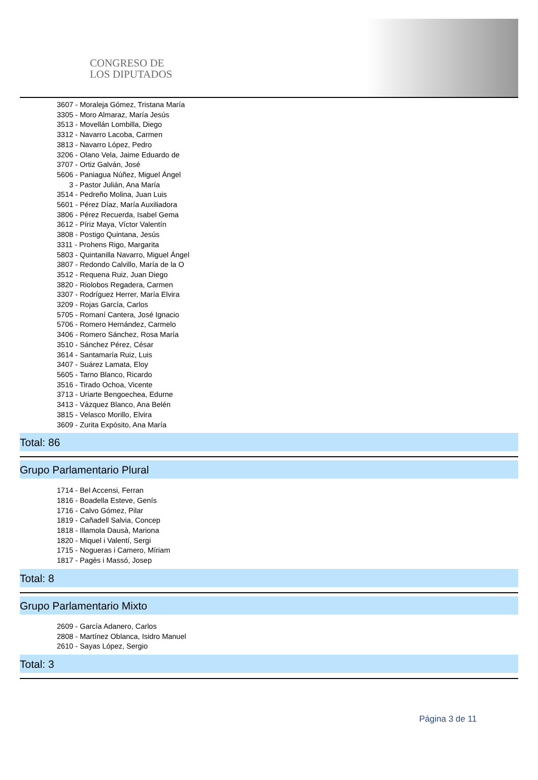CONGRESO DE
LOS DIPUTADOS
3607 - Moraleja Gómez, Tristana María
3305 - Moro Almaraz, María Jesús
3513 - Movellán Lombilla, Diego
3312 - Navarro Lacoba, Carmen
3813 - Navarro López, Pedro
3206 - Olano Vela, Jaime Eduardo de
3707 - Ortiz Galván, José
5606 - Paniagua Núñez, Miguel Ángel
3 - Pastor Julián, Ana María
3514 - Pedreño Molina, Juan Luis
5601 - Pérez Díaz, María Auxiliadora
3806 - Pérez Recuerda, Isabel Gema
3612 - Píriz Maya, Víctor Valentín
3808 - Postigo Quintana, Jesús
3311 - Prohens Rigo, Margarita
5803 - Quintanilla Navarro, Miguel Ángel
3807 - Redondo Calvillo, María de la O
3512 - Requena Ruiz, Juan Diego
3820 - Riolobos Regadera, Carmen
3307 - Rodríguez Herrer, María Elvira
3209 - Rojas García, Carlos
5705 - Romaní Cantera, José Ignacio
5706 - Romero Hernández, Carmelo
3406 - Romero Sánchez, Rosa María
3510 - Sánchez Pérez, César
3614 - Santamaría Ruiz, Luis
3407 - Suárez Lamata, Eloy
5605 - Tarno Blanco, Ricardo
3516 - Tirado Ochoa, Vicente
3713 - Uriarte Bengoechea, Edurne
3413 - Vázquez Blanco, Ana Belén
3815 - Velasco Morillo, Elvira
3609 - Zurita Expósito, Ana María
Total: 86
Grupo Parlamentario Plural
1714 - Bel Accensi, Ferran
1816 - Boadella Esteve, Genís
1716 - Calvo Gómez, Pilar
1819 - Cañadell Salvia, Concep
1818 - Illamola Dausà, Mariona
1820 - Miquel i Valentí, Sergi
1715 - Nogueras i Camero, Míriam
1817 - Pagès i Massó, Josep
Total: 8
Grupo Parlamentario Mixto
2609 - García Adanero, Carlos
2808 - Martínez Oblanca, Isidro Manuel
2610 - Sayas López, Sergio
Total: 3
Página 3 de 11